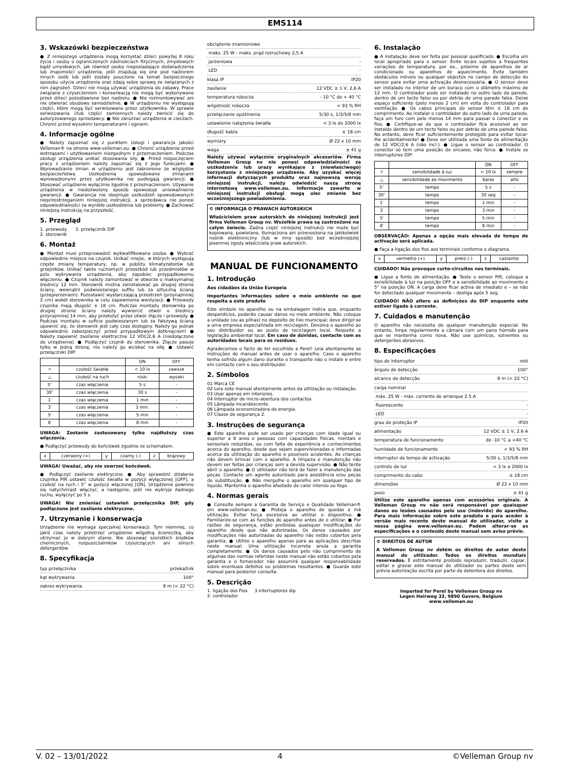EMS114
3. Wskazówki bezpieczeństwa
● Z niniejszego urządzenia mogą korzystać dzieci powyżej 8 roku życia i osoby o ograniczonych zdolnościach fizycznych, zmysłowych bądź umysłowych, jak również osoby nieposiadające doświadczenia lub znajomości urządzenia, jeśli znajdują się one pod nadzorem innych osób lub jeśli zostały pouczone na temat bezpiecznego sposobu użycia urządzenia oraz zdają sobie sprawę ze związanych z nim zagrożeń. Dzieci nie mogą używać urządzenia do zabawy. Prace związane z czyszczeniem i konserwacją nie mogą być wykonywane przez dzieci pozostawione bez nadzoru. ● Nie rozmontowywać ani nie otwierać obudowy samodzielnie. ● W urządzeniu nie występują części, które mogą być serwisowane przez użytkownika. W sprawie serwisowania i/lub części zamiennych należy zwrócić się do autoryzowanego sprzedawcy. ● Nie zanurzać urządzenia w cieczach. Chronić przed wysokimi temperaturami i ogniem.
4. Informacje ogólne
● Należy zapoznać się z punktem Usługi i gwarancja jakości Velleman® na stronie www.velleman.eu. ● Chronić urządzenie przed wstrząsami i użytkowaniem niezgodnym z przeznaczeniem. Podczas obsługi urządzenia unikać stosowania siły. ● Przed rozpoczęciem pracy z urządzeniem należy zapoznać się z jego funkcjami. ● Wprowadzanie zmian w urządzeniu jest zabronione ze względów bezpieczeństwa. Uszkodzenia spowodowane zmianami wprowadzonymi przez użytkownika nie podlegają gwarancji. ● Stosować urządzenie wyłącznie zgodnie z przeznaczeniem. Używanie urządzenia w niedozwolony sposób spowoduje unieważnienie gwarancji. ● Gwarancja nie obejmuje uszkodzeń spowodowanych nieprzestrzeganiem niniejszej instrukcji, a sprzedawca nie ponosi odpowiedzialności za wynikłe uszkodzenia lub problemy. ● Zachować niniejszą instrukcję na przyszłość.
5. Przegląd
1. przewody 3. przełącznik DIP
2. sterownik
6. Montaż
● Montaż musi przeprowadzić wykwalifikowana osoba. ● Wybrać odpowiednie miejsce na czujnik. Unikać miejsc, w których występują częste zmiany temperatury, np. w pobliżu klimatyzatorów lub grzejników. Unikać także ruchomych przeszkód lub przedmiotów w polu wykrywania urządzenia, aby zapobiec przypadkowemu włączeniu. ● Czujnik należy zamontować w otworze o maksymalnej średnicy 12 mm. Sterownik można zainstalować po drugiej stronie ściany, wewnątrz podwieszanego sufitu lub za sztuczną ścianą (przepierzeniem). Pozostawić wystarczającą przestrzeń (przynajmniej 2 cm) wokół sterownika w celu zapewnienia wentylacji. ● Przewody czujnika mają długość ± 18 cm. Podczas montażu sterownika po drugiej stronie ściany należy wywiercić otwór o średnicy przynajmniej 14 mm, aby przełożyć przez otwór złącze i przewody. ● Podczas montażu w suficie podwieszanym lub za fałszywą ścianą upewnić się, że sterownik jest cały czas dostępny. Należy go jednak odpowiednio zabezpieczyć przed przypadkowym dotknięciem! ● Należy zapewnić zasilanie elektryczne 12 VDC/2,6 A (niedołączone do urządzenia). ● Podłączyć czujnik do sterownika. Złącze pasuje tylko w jedną stronę, nie należy go wciskać na siłę. ● Ustawić przełączniki DIP:
| | | ON | OFF |
| --- | --- | --- | --- |
| ☼ | czułość światła | < 10 lx | zawsze |
| △ | czułość na ruch | niski | wysoki |
| 5″ | czas włączenia | 5 s | - |
| 30″ | czas włączenia | 30 s | - |
| 1′ | czas włączenia | 1 min | - |
| 3′ | czas włączenia | 3 min. | - |
| 5′ | czas włączenia | 5 min | - |
| 8′ | czas włączenia | 8 min | - |
UWAGA: Zostanie zastosowany tylko najdłuższy czas włączenia.
● Podłączyć przewody do końcówek zgodnie ze schematem.
| x | czerwony (+) | y | czarny (-) | z | brązowy |
UWAGA! Uważać, aby nie zewrzeć końcówek.
● Podłączyć zasilanie elektryczne. ● Aby sprawdzić działanie czujnika PIR ustawić czułość światła w pozycji wyłączonej [OFF], a czułość na ruch i 5” w pozycji włączonej [ON]. Urządzenie powinno się natychmiast włączyć, a następnie, jeśli nie wykryje żadnego ruchu, wyłączyć po 5 s.
UWAGA! Nie zmieniać ustawień przełącznika DIP, gdy podłączone jest zasilanie elektryczne.
7. Utrzymanie i konserwacja
Urządzenie nie wymaga specjalnej konserwacji. Tym niemniej, co jakiś czas należy przetrzeć urządzenie wilgotną ściereczką, aby utrzymać je w dobrym stanie. Nie stosować szorstkich środków chemicznych, rozpuszczalników czyszczących ani silnych detergentów.
8. Specyfikacja
typ przełącznika przekaźnik
kąt wykrywania 100°
zakres wykrywania 8 m (< 22 °C)
obciążenie znamionowe
maks. 25 W - maks. prąd rozruchowy 2,5 A
jarzeniowa -
LED -
klasa IP IP20
zasilanie 12 VDC ± 1 V, 2,6 A
temperatura robocza - 10 °C do + 40 °C
wilgotność robocza < 93 % RH
przełączanie opóźnienia 5/30 s, 1/3/5/8 min
ustawienie natężenia światła < 3 lx do 2000 lx
długość kabla ± 18 cm
wymiary Ø 22 x 10 mm
waga ± 41 g
Należy używać wyłącznie oryginalnych akcesoriów. Firma Velleman Group nv nie ponosi odpowiedzialności za uszkodzenia lub urazy wynikające z (niewłaściwego) korzystania z niniejszego urządzenia. Aby uzyskać więcej informacji dotyczących produktu oraz najnowszą wersję niniejszej instrukcji, należy odwiedzić naszą stronę internetową www.velleman.eu. Informacje zawarte w niniejszej instrukcji obsługi mogą ulec zmianie bez wcześniejszego powiadomienia.
© INFORMACJA O PRAWACH AUTORSKICH
Właścicielem praw autorskich do niniejszej instrukcji jest firma Velleman Group nv. Wszelkie prawa są zastrzeżone na całym świecie. Żadna część niniejszej instrukcji nie może być kopiowana, powielana, tłumaczona ani przenoszona na jakikolwiek nośnik elektroniczny (lub w inny sposób) bez wcześniejszej pisemnej zgody właściciela praw autorskich.
MANUAL DE FUNCIONAMENTO
1. Introdução
Aos cidadãos da União Europeia
Importantes informações sobre o meio ambiente no que respeita a este produto
Este símbolo no aparelho ou na embalagem indica que, enquanto desperdícios, poderão causar danos no meio ambiente. Não coloque a unidade (ou as pilhas) no depósito de lixo municipal; deve dirigir-se a uma empresa especializada em reciclagem. Devolva o aparelho ao seu distribuidor ou ao posto de reciclagem local. Respeite a legislação ambiental local. Em caso de dúvidas, contacte com as autoridades locais para os resíduos.
Agradecemos o facto de ter escolhido a Perel! Leia atentamente as instruções do manual antes de usar o aparelho. Caso o aparelho tenha sofrido algum dano durante o transporte não o instale e entre em contacto com o seu distribuidor.
2. Símbolos
01 Marca CE
02 Leia este manual atentamente antes da utilização ou instalação.
03 Usar apenas em interiores.
04 Interruptor de micro-abertura dos contactos
05 Lâmpada incandescente.
06 Lâmpada economizadora de energia.
07 Classe de segurança 2.
3. Instruções de segurança
● Este aparelho pode ser usado por crianças com idade igual ou superior a 8 anos e pessoas com capacidades físicas, mentais e sensoriais reduzidas, ou com falta de experiência e conhecimentos acerca do aparelho, desde que sejam supervisionadas e informadas acerca da utilização do aparelho e possíveis acidentes. As crianças não devem brincar com o aparelho. A limpeza e manutenção não devem ser feitas por crianças sem a devida supervisão. ● Não tente abrir o aparelho. ● O utilizador não terá de fazer a manutenção das peças. Contacte um agente autorizado para assistência e/ou peças de substituição. ● Não mergulhe o aparelho em qualquer tipo de líquido. Mantenha o aparelho afastado de calor intenso ou fogo.
4. Normas gerais
● Consulte sempre a Garantia de Serviço e Qualidade Velleman® em www.velleman.eu. ● Proteja o aparelho de quedas e má utilização. Evitar força excessiva ao utilizar o dispositivo. ● Familiarize-se com as funções do aparelho antes de o utilizar. ● Por razões de segurança, estão proibidas quaisquer modificações do aparelho desde que não autorizadas. Os danos causados por modificações não autorizadas do aparelho não estão cobertos pela garantia. ● Utilize o aparelho apenas para as aplicações descritas neste manual. Uma utilização incorreta anula a garantia completamente. ● Os danos causados pelo não cumprimento de algumas das normas referidas neste manual não estão cobertos pela garantia e o fornecedor não assumirá qualquer responsabilidade sobre eventuais defeitos ou problemas resultantes. ● Guarde este manual para posterior consulta.
5. Descrição
1. ligação dos Fios 3.interruptores dip
2. controlador
6. Instalação
● A instalação deve ser feita por pessoal qualificado. ● Escolha um local apropriado para o sensor. Evite locais sujeitos a frequentes variações de temperatura, por ex., próximo de aparelhos de ar condicionado ou aparelhos de aquecimento. Evite também obstáculos móveis ou quaiquer objectos no campo de detecção do sensor para evitar uma activação desnecessária. ● O sensor deve ser instalado no interior de um buraco com o diâmetro máximo de 12 mm. O controlador pode ser instalado no outro lado da parede, dentro de um tecto falso ou por detrás de uma parede falsa. Deixe espaço suficiente (pelo menos 2 cm) em volta do controlador para ventilação. ● Os cabos principais do sensor têm ± 18 cm de comprimento. Ao instalar o controlador do outro lado de uma parede, faça um furo com pelo menos 14 mm para passar o conector e os fios. ● Certifique-se de que o controlador fica acessível ao ser instaldo dentro de um tecto falso ou por detrás de uma parede falsa. No entanto, deve ficar suficientemente protegido para evitar tocar-lhe acidentalmente! ● Deve ser utilizada uma fonte de alimentação de 12 VDC/2,6 A (não incl.). ● Ligue o sensor ao controlador. O conector só tem uma posição de encaixe, não force. ● Instale os interruptores DIP:
| | | ON | OFF |
| --- | --- | --- | --- |
| ☼ | sensibilidade à luz | < 10 lx | sempre |
| △ | sensibilidade ao movimento | baixo | alto |
| 5″ | tempo | 5 s | - |
| 30″ | tempo | 30 seg | - |
| 1′ | tempo | 1 min | - |
| 3′ | tempo | 3 min | - |
| 5′ | tempo | 5 min | - |
| 8′ | tempo | 8 min | - |
OBSERVAÇÃO: Apenas a opção mais elevada de tempo de activação será aplicada.
● Faça a ligação dos fios aos terminais conforme o diagrama.
| x | vermelho (+) | y | preto (-) | z | castanho |
CUIDADO! Não provoque curto-circuitos nos terminais.
● Ligue a fonte de alimentação. ● Teste o sensor PIR, coloque a sensibilidade à luz na posição OFF e a sensibilidade ao movimento e 5" na posição ON. A carga deve ficar activa de imediato e – se não for detectado qualquer movimento – desliga após 5 seg.
CUIDADO! NÃO altere as definições do DIP enquanto este estiver ligado à corrente.
7. Cuidados e manutenção
O aparelho não necessita de qualquer manutenção especial. No entanto, limpe regularmente a câmara com um pano húmido para que se mantenha como nova. Não use químicos, solventes ou detergentes abrasivos.
8. Especificações
tipo de interruptor relé
ângulo de detecção 100°
alcance de detecção 8 m (< 22 °C)
carga nominal
máx. 25 W - máx. corrente de arranque 2.5 A
fluorescente -
LED -
grau de proteção IP IP20
alimentação 12 VDC ± 1 V, 2.6 A
temperatura de funcionamento de -10 °C a +40 °C
humidade de funcionamento < 93 % RH
interruptor de tempo de activação 5/30 s, 1/3/5/8 min
controlo de luz < 3 lx a 2000 lx
comprimento do cabo ± 18 cm
dimensões Ø 22 x 10 mm
peso ± 41 g
Utilize este aparelho apenas com acessórios originais. A Velleman Group nv não será responsável por quaisquer danos ou lesões causados pelo uso (indevido) do aparelho. Para mais informação sobre este produto e para aceder à versão mais recente deste manual do utilizador, visite a nossa página www.velleman.eu. Podem alterar-se as especificações e o conteúdo deste manual sem aviso prévio.
© DIREITOS DE AUTOR
A Velleman Group nv detém os direitos de autor deste manual do utilizador. Todos os direitos mundiais reservados. É estritamente proibido reproduzir, traduzir, copiar, editar e gravar este manual do utilizador ou partes deste sem prévia autorização escrita por parte da detentora dos direitos.
Imported for Perel by Velleman Group nv
Legen Heirweg 33, 9890 Gavere, Belgium
www.velleman.eu
V. 02 – 13/01/2022 4 ©Velleman Group nv